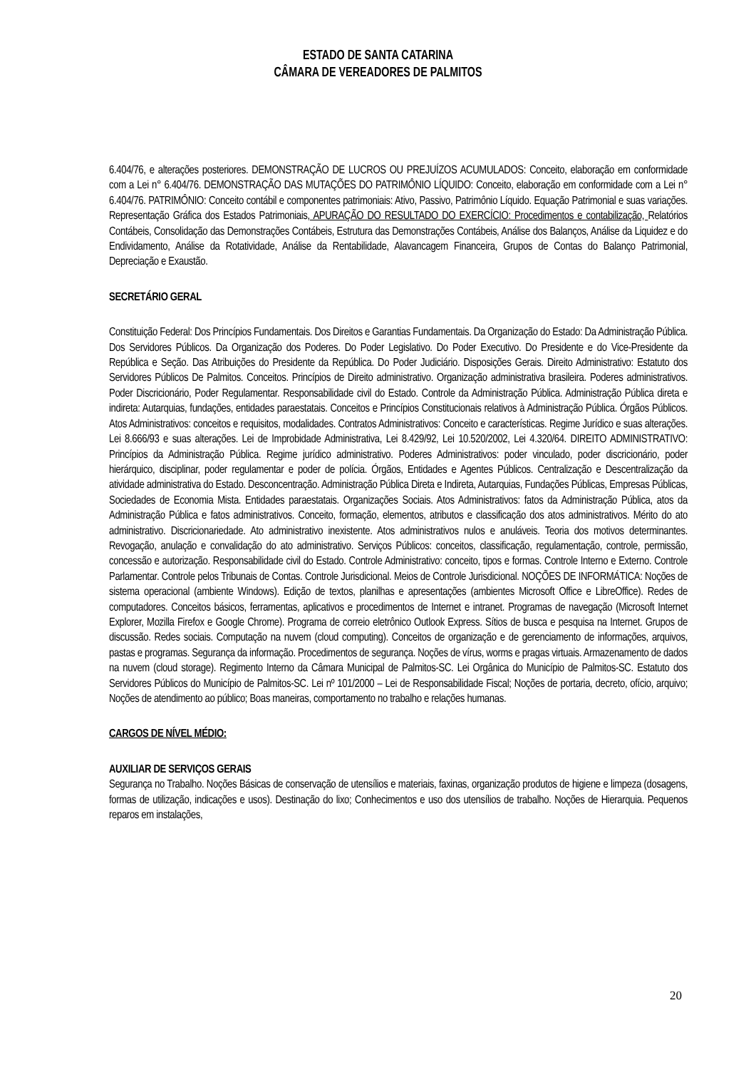ESTADO DE SANTA CATARINA
CÂMARA DE VEREADORES DE PALMITOS
6.404/76, e alterações posteriores. DEMONSTRAÇÃO DE LUCROS OU PREJUÍZOS ACUMULADOS: Conceito, elaboração em conformidade com a Lei n° 6.404/76. DEMONSTRAÇÃO DAS MUTAÇÕES DO PATRIMÔNIO LÍQUIDO: Conceito, elaboração em conformidade com a Lei n° 6.404/76. PATRIMÔNIO: Conceito contábil e componentes patrimoniais: Ativo, Passivo, Patrimônio Líquido. Equação Patrimonial e suas variações. Representação Gráfica dos Estados Patrimoniais, APURAÇÃO DO RESULTADO DO EXERCÍCIO: Procedimentos e contabilização, Relatórios Contábeis, Consolidação das Demonstrações Contábeis, Estrutura das Demonstrações Contábeis, Análise dos Balanços, Análise da Liquidez e do Endividamento, Análise da Rotatividade, Análise da Rentabilidade, Alavancagem Financeira, Grupos de Contas do Balanço Patrimonial, Depreciação e Exaustão.
SECRETÁRIO GERAL
Constituição Federal: Dos Princípios Fundamentais. Dos Direitos e Garantias Fundamentais. Da Organização do Estado: Da Administração Pública. Dos Servidores Públicos. Da Organização dos Poderes. Do Poder Legislativo. Do Poder Executivo. Do Presidente e do Vice-Presidente da República e Seção. Das Atribuições do Presidente da República. Do Poder Judiciário. Disposições Gerais. Direito Administrativo: Estatuto dos Servidores Públicos De Palmitos. Conceitos. Princípios de Direito administrativo. Organização administrativa brasileira. Poderes administrativos. Poder Discricionário, Poder Regulamentar. Responsabilidade civil do Estado. Controle da Administração Pública. Administração Pública direta e indireta: Autarquias, fundações, entidades paraestatais. Conceitos e Princípios Constitucionais relativos à Administração Pública. Órgãos Públicos. Atos Administrativos: conceitos e requisitos, modalidades. Contratos Administrativos: Conceito e características. Regime Jurídico e suas alterações. Lei 8.666/93 e suas alterações. Lei de Improbidade Administrativa, Lei 8.429/92, Lei 10.520/2002, Lei 4.320/64. DIREITO ADMINISTRATIVO: Princípios da Administração Pública. Regime jurídico administrativo. Poderes Administrativos: poder vinculado, poder discricionário, poder hierárquico, disciplinar, poder regulamentar e poder de polícia. Órgãos, Entidades e Agentes Públicos. Centralização e Descentralização da atividade administrativa do Estado. Desconcentração. Administração Pública Direta e Indireta, Autarquias, Fundações Públicas, Empresas Públicas, Sociedades de Economia Mista. Entidades paraestatais. Organizações Sociais. Atos Administrativos: fatos da Administração Pública, atos da Administração Pública e fatos administrativos. Conceito, formação, elementos, atributos e classificação dos atos administrativos. Mérito do ato administrativo. Discricionariedade. Ato administrativo inexistente. Atos administrativos nulos e anuláveis. Teoria dos motivos determinantes. Revogação, anulação e convalidação do ato administrativo. Serviços Públicos: conceitos, classificação, regulamentação, controle, permissão, concessão e autorização. Responsabilidade civil do Estado. Controle Administrativo: conceito, tipos e formas. Controle Interno e Externo. Controle Parlamentar. Controle pelos Tribunais de Contas. Controle Jurisdicional. Meios de Controle Jurisdicional. NOÇÕES DE INFORMÁTICA: Noções de sistema operacional (ambiente Windows). Edição de textos, planilhas e apresentações (ambientes Microsoft Office e LibreOffice). Redes de computadores. Conceitos básicos, ferramentas, aplicativos e procedimentos de Internet e intranet. Programas de navegação (Microsoft Internet Explorer, Mozilla Firefox e Google Chrome). Programa de correio eletrônico Outlook Express. Sítios de busca e pesquisa na Internet. Grupos de discussão. Redes sociais. Computação na nuvem (cloud computing). Conceitos de organização e de gerenciamento de informações, arquivos, pastas e programas. Segurança da informação. Procedimentos de segurança. Noções de vírus, worms e pragas virtuais. Armazenamento de dados na nuvem (cloud storage). Regimento Interno da Câmara Municipal de Palmitos-SC. Lei Orgânica do Município de Palmitos-SC. Estatuto dos Servidores Públicos do Município de Palmitos-SC. Lei nº 101/2000 – Lei de Responsabilidade Fiscal; Noções de portaria, decreto, ofício, arquivo; Noções de atendimento ao público; Boas maneiras, comportamento no trabalho e relações humanas.
CARGOS DE NÍVEL MÉDIO:
AUXILIAR DE SERVIÇOS GERAIS
Segurança no Trabalho. Noções Básicas de conservação de utensílios e materiais, faxinas, organização produtos de higiene e limpeza (dosagens, formas de utilização, indicações e usos). Destinação do lixo; Conhecimentos e uso dos utensílios de trabalho. Noções de Hierarquia. Pequenos reparos em instalações,
20